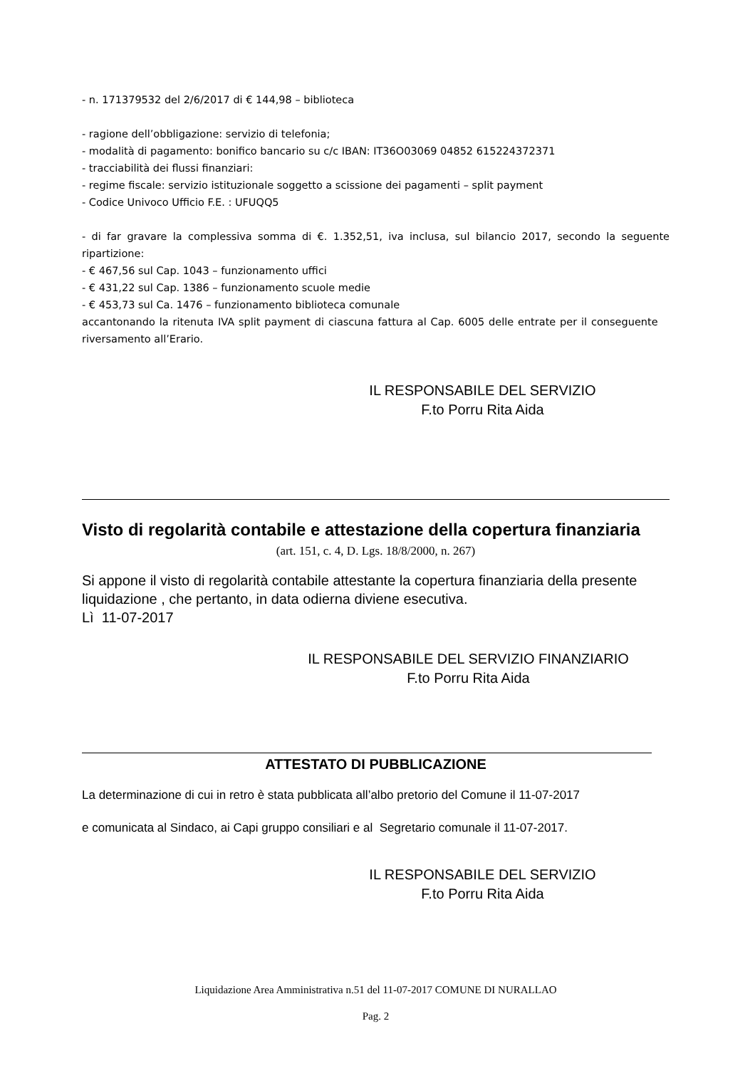- n. 171379532 del 2/6/2017 di € 144,98 – biblioteca
- ragione dell’obbligazione: servizio di telefonia;
- modalità di pagamento: bonifico bancario su c/c IBAN: IT36O03069 04852 615224372371
- tracciabilità dei flussi finanziari:
- regime fiscale: servizio istituzionale soggetto a scissione dei pagamenti – split payment
- Codice Univoco Ufficio F.E. : UFUQQ5
- di far gravare la complessiva somma di €. 1.352,51, iva inclusa, sul bilancio 2017, secondo la seguente ripartizione:
- € 467,56 sul Cap. 1043 – funzionamento uffici
- € 431,22 sul Cap. 1386 – funzionamento scuole medie
- € 453,73 sul Ca. 1476 – funzionamento biblioteca comunale
accantonando la ritenuta IVA split payment di ciascuna fattura al Cap. 6005 delle entrate per il conseguente riversamento all’Erario.
IL RESPONSABILE DEL SERVIZIO
F.to Porru Rita Aida
Visto di regolarità contabile e attestazione della copertura finanziaria
(art. 151, c. 4, D. Lgs. 18/8/2000, n. 267)
Si appone il visto di regolarità contabile attestante la copertura finanziaria della presente liquidazione , che pertanto, in data odierna diviene esecutiva.
Lì 11-07-2017
IL RESPONSABILE DEL SERVIZIO FINANZIARIO
F.to Porru Rita Aida
ATTESTATO DI PUBBLICAZIONE
La determinazione di cui in retro è stata pubblicata all’albo pretorio del Comune il 11-07-2017
e comunicata al Sindaco, ai Capi gruppo consiliari e al Segretario comunale il 11-07-2017.
IL RESPONSABILE DEL SERVIZIO
F.to Porru Rita Aida
Liquidazione Area Amministrativa n.51 del 11-07-2017 COMUNE DI NURALLAO
Pag. 2